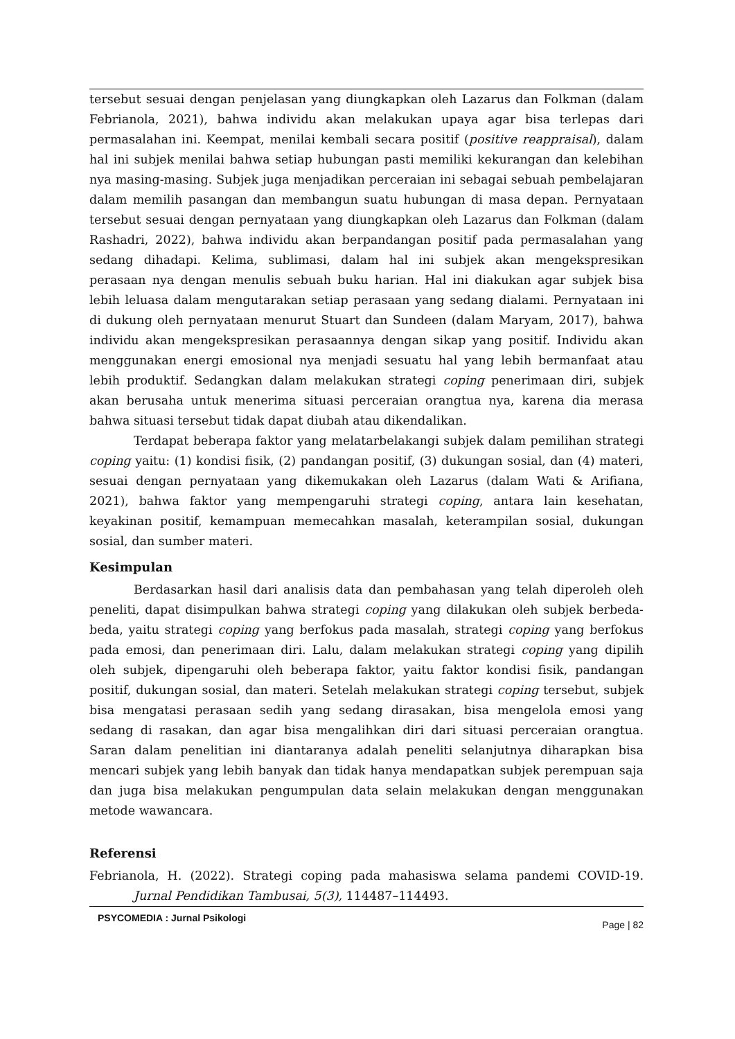tersebut sesuai dengan penjelasan yang diungkapkan oleh Lazarus dan Folkman (dalam Febrianola, 2021), bahwa individu akan melakukan upaya agar bisa terlepas dari permasalahan ini. Keempat, menilai kembali secara positif (positive reappraisal), dalam hal ini subjek menilai bahwa setiap hubungan pasti memiliki kekurangan dan kelebihan nya masing-masing. Subjek juga menjadikan perceraian ini sebagai sebuah pembelajaran dalam memilih pasangan dan membangun suatu hubungan di masa depan. Pernyataan tersebut sesuai dengan pernyataan yang diungkapkan oleh Lazarus dan Folkman (dalam Rashadri, 2022), bahwa individu akan berpandangan positif pada permasalahan yang sedang dihadapi. Kelima, sublimasi, dalam hal ini subjek akan mengekspresikan perasaan nya dengan menulis sebuah buku harian. Hal ini diakukan agar subjek bisa lebih leluasa dalam mengutarakan setiap perasaan yang sedang dialami. Pernyataan ini di dukung oleh pernyataan menurut Stuart dan Sundeen (dalam Maryam, 2017), bahwa individu akan mengekspresikan perasaannya dengan sikap yang positif. Individu akan menggunakan energi emosional nya menjadi sesuatu hal yang lebih bermanfaat atau lebih produktif. Sedangkan dalam melakukan strategi coping penerimaan diri, subjek akan berusaha untuk menerima situasi perceraian orangtua nya, karena dia merasa bahwa situasi tersebut tidak dapat diubah atau dikendalikan.
Terdapat beberapa faktor yang melatarbelakangi subjek dalam pemilihan strategi coping yaitu: (1) kondisi fisik, (2) pandangan positif, (3) dukungan sosial, dan (4) materi, sesuai dengan pernyataan yang dikemukakan oleh Lazarus (dalam Wati & Arifiana, 2021), bahwa faktor yang mempengaruhi strategi coping, antara lain kesehatan, keyakinan positif, kemampuan memecahkan masalah, keterampilan sosial, dukungan sosial, dan sumber materi.
Kesimpulan
Berdasarkan hasil dari analisis data dan pembahasan yang telah diperoleh oleh peneliti, dapat disimpulkan bahwa strategi coping yang dilakukan oleh subjek berbeda-beda, yaitu strategi coping yang berfokus pada masalah, strategi coping yang berfokus pada emosi, dan penerimaan diri. Lalu, dalam melakukan strategi coping yang dipilih oleh subjek, dipengaruhi oleh beberapa faktor, yaitu faktor kondisi fisik, pandangan positif, dukungan sosial, dan materi. Setelah melakukan strategi coping tersebut, subjek bisa mengatasi perasaan sedih yang sedang dirasakan, bisa mengelola emosi yang sedang di rasakan, dan agar bisa mengalihkan diri dari situasi perceraian orangtua. Saran dalam penelitian ini diantaranya adalah peneliti selanjutnya diharapkan bisa mencari subjek yang lebih banyak dan tidak hanya mendapatkan subjek perempuan saja dan juga bisa melakukan pengumpulan data selain melakukan dengan menggunakan metode wawancara.
Referensi
Febrianola, H. (2022). Strategi coping pada mahasiswa selama pandemi COVID-19. Jurnal Pendidikan Tambusai, 5(3), 114487–114493.
PSYCOMEDIA : Jurnal Psikologi
Page | 82